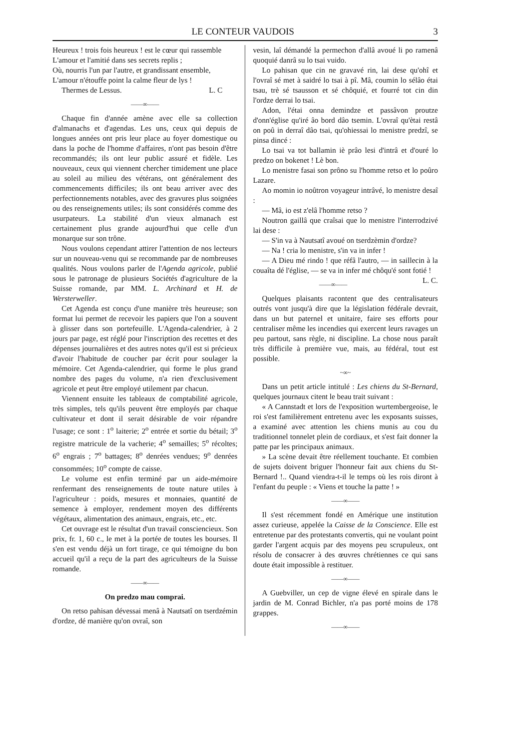LE CONTEUR VAUDOIS 3
Heureux ! trois fois heureux ! est le cœur qui rassemble
L'amour et l'amitié dans ses secrets replis ;
Où, nourris l'un par l'autre, et grandissant ensemble,
L'amour n'étouffe point la calme fleur de lys !
Thermes de Lessus. L. C
——∞——
Chaque fin d'année amène avec elle sa collection d'almanachs et d'agendas. Les uns, ceux qui depuis de longues années ont pris leur place au foyer domestique ou dans la poche de l'homme d'affaires, n'ont pas besoin d'être recommandés; ils ont leur public assuré et fidèle. Les nouveaux, ceux qui viennent chercher timidement une place au soleil au milieu des vétérans, ont généralement des commencements difficiles; ils ont beau arriver avec des perfectionnements notables, avec des gravures plus soignées ou des renseignements utiles; ils sont considérés comme des usurpateurs. La stabilité d'un vieux almanach est certainement plus grande aujourd'hui que celle d'un monarque sur son trône.
Nous voulons cependant attirer l'attention de nos lecteurs sur un nouveau-venu qui se recommande par de nombreuses qualités. Nous voulons parler de l'Agenda agricole, publié sous le patronage de plusieurs Sociétés d'agriculture de la Suisse romande, par MM. L. Archinard et H. de Wersterweller.
Cet Agenda est conçu d'une manière très heureuse; son format lui permet de recevoir les papiers que l'on a souvent à glisser dans son portefeuille. L'Agenda-calendrier, à 2 jours par page, est réglé pour l'inscription des recettes et des dépenses journalières et des autres notes qu'il est si précieux d'avoir l'habitude de coucher par écrit pour soulager la mémoire. Cet Agenda-calendrier, qui forme le plus grand nombre des pages du volume, n'a rien d'exclusivement agricole et peut être employé utilement par chacun.
Viennent ensuite les tableaux de comptabilité agricole, très simples, tels qu'ils peuvent être employés par chaque cultivateur et dont il serait désirable de voir répandre l'usage; ce sont : 1<sup>o</sup> laiterie; 2<sup>o</sup> entrée et sortie du bétail; 3<sup>o</sup> registre matricule de la vacherie; 4<sup>o</sup> semailles; 5<sup>o</sup> récoltes; 6<sup>o</sup> engrais ; 7<sup>o</sup> battages; 8<sup>o</sup> denrées vendues; 9<sup>o</sup> denrées consommées; 10<sup>o</sup> compte de caisse.
Le volume est enfin terminé par un aide-mémoire renfermant des renseignements de toute nature utiles à l'agriculteur : poids, mesures et monnaies, quantité de semence à employer, rendement moyen des différents végétaux, alimentation des animaux, engrais, etc., etc.
Cet ouvrage est le résultat d'un travail consciencieux. Son prix, fr. 1, 60 c., le met à la portée de toutes les bourses. Il s'en est vendu déjà un fort tirage, ce qui témoigne du bon accueil qu'il a reçu de la part des agriculteurs de la Suisse romande.
——∞——
On predzo mau comprai.
On retso pahisan dévessai menâ à Nautsatî on tserdzémin d'ordze, dé manière qu'on ovraî, son
vesin, laî démandé la permechon d'allâ avoué li po ramenâ quoquié danrâ su lo tsai vuido.
Lo pahisan que cin ne gravavé rin, lai dese qu'ohî et l'ovraî sé met à saidré lo tsai à pî. Mâ, coumin lo sélâo étai tsau, trè sé tsausson et sé chôquié, et fourré tot cin din l'ordze derrai lo tsai.
Adon, l'étai onna demindze et passâvon proutze d'onn'église qu'iré âo bord dâo tsemin. L'ovraî qu'ètai restâ on poû in derraî dâo tsai, qu'ohiessai lo menistre predzî, se pinsa dincé :
Lo tsai va tot ballamin iè prâo lesi d'intrâ et d'ouré lo predzo on bokenet ! Lè bon.
Lo menistre fasai son prôno su l'homme retso et lo poûro Lazare.
Ao momin io noûtron voyageur intrâvé, lo menistre desaî :
— Mâ, io est z'elâ l'homme retso ?
Noutron gaillâ que craîsai que lo menistre l'interrodzivé lai dese :
— S'in va à Nautsatî avoué on tserdzèmin d'ordze?
— Na ! cria lo menistre, s'in va in infer !
— A Dieu mé rindo ! que réfâ l'autro, — in saillecin à la couaîta dé l'église, — se va in infer mé chôqu'é sont fotié ! L. C.
——∞——
Quelques plaisants racontent que des centralisateurs outrés vont jusqu'à dire que la législation fédérale devrait, dans un but paternel et unitaire, faire ses efforts pour centraliser même les incendies qui exercent leurs ravages un peu partout, sans règle, ni discipline. La chose nous paraît très difficile à première vue, mais, au fédéral, tout est possible.
~∞~
Dans un petit article intitulé : Les chiens du St-Bernard, quelques journaux citent le beau trait suivant :
« A Cannstadt et lors de l'exposition wurtembergeoise, le roi s'est familièrement entretenu avec les exposants suisses, a examiné avec attention les chiens munis au cou du traditionnel tonnelet plein de cordiaux, et s'est fait donner la patte par les principaux animaux.
» La scène devait être réellement touchante. Et combien de sujets doivent briguer l'honneur fait aux chiens du St-Bernard !.. Quand viendra-t-il le temps où les rois diront à l'enfant du peuple : « Viens et touche la patte ! »
——∞——
Il s'est récemment fondé en Amérique une institution assez curieuse, appelée la Caisse de la Conscience. Elle est entretenue par des protestants convertis, qui ne voulant point garder l'argent acquis par des moyens peu scrupuleux, ont résolu de consacrer à des œuvres chrétiennes ce qui sans doute était impossible à restituer.
——∞——
A Guebviller, un cep de vigne élevé en spirale dans le jardin de M. Conrad Bichler, n'a pas porté moins de 178 grappes.
——∞——